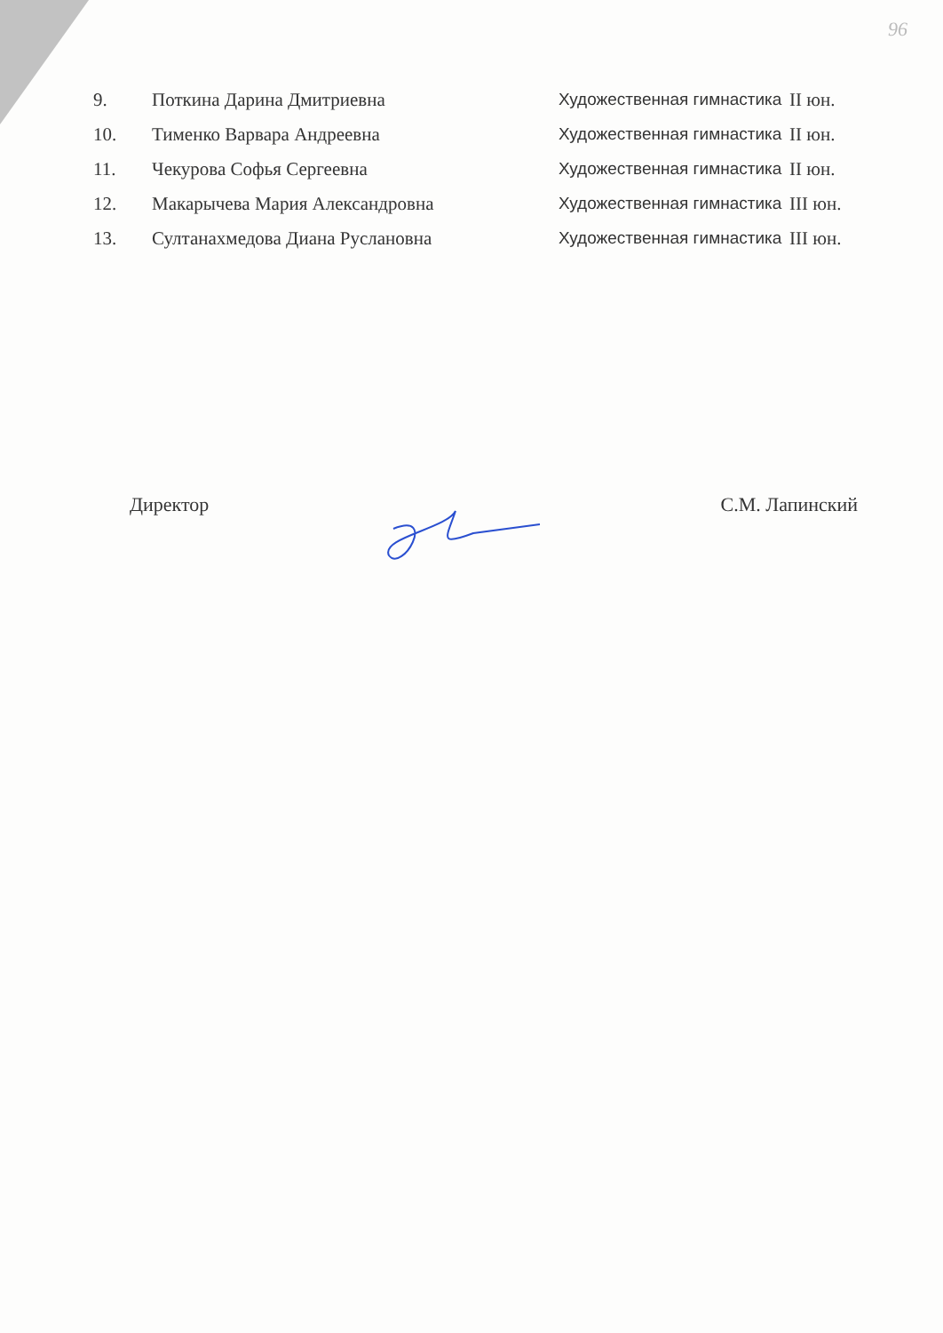96
| 9. | Поткина Дарина Дмитриевна | Художественная гимнастика | II юн. |
| 10. | Тименко Варвара Андреевна | Художественная гимнастика | II юн. |
| 11. | Чекурова Софья Сергеевна | Художественная гимнастика | II юн. |
| 12. | Макарычева Мария Александровна | Художественная гимнастика | III юн. |
| 13. | Султанахмедова Диана Руслановна | Художественная гимнастика | III юн. |
Директор С.М. Лапинский